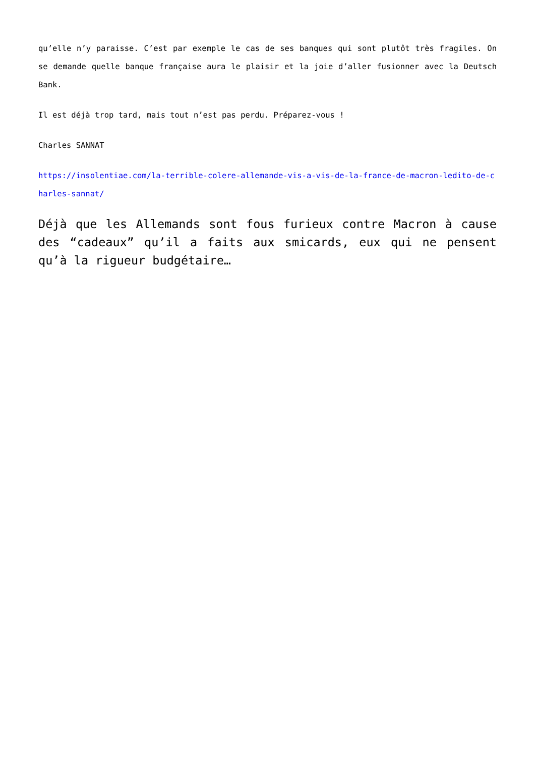qu’elle n’y paraisse. C’est par exemple le cas de ses banques qui sont plutôt très fragiles. On se demande quelle banque française aura le plaisir et la joie d’aller fusionner avec la Deutsch Bank.
Il est déjà trop tard, mais tout n’est pas perdu. Préparez-vous !
Charles SANNAT
https://insolentiae.com/la-terrible-colere-allemande-vis-a-vis-de-la-france-de-macron-ledito-de-charles-sannat/
Déjà que les Allemands sont fous furieux contre Macron à cause des “cadeaux” qu’il a faits aux smicards, eux qui ne pensent qu’à la rigueur budgétaire…